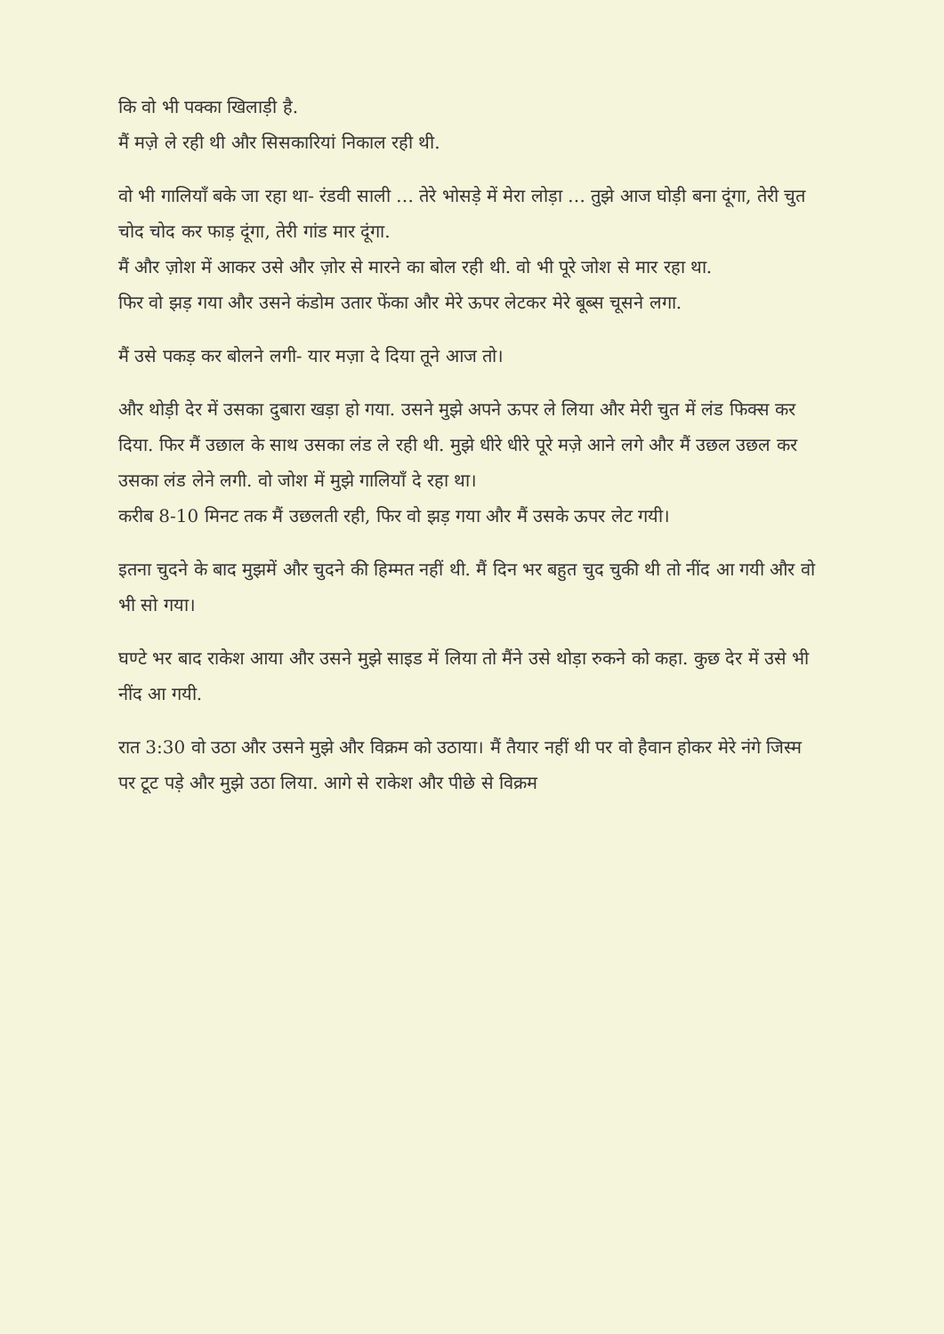कि वो भी पक्का खिलाड़ी है.
मैं मज़े ले रही थी और सिसकारियां निकाल रही थी.
वो भी गालियाँ बके जा रहा था- रंडवी साली … तेरे भोसड़े में मेरा लोड़ा … तुझे आज घोड़ी बना दूंगा, तेरी चुत चोद चोद कर फाड़ दूंगा, तेरी गांड मार दूंगा.
मैं और ज़ोश में आकर उसे और ज़ोर से मारने का बोल रही थी. वो भी पूरे जोश से मार रहा था.
फिर वो झड़ गया और उसने कंडोम उतार फेंका और मेरे ऊपर लेटकर मेरे बूब्स चूसने लगा.
मैं उसे पकड़ कर बोलने लगी- यार मज़ा दे दिया तूने आज तो।
और थोड़ी देर में उसका दुबारा खड़ा हो गया. उसने मुझे अपने ऊपर ले लिया और मेरी चुत में लंड फिक्स कर दिया. फिर मैं उछाल के साथ उसका लंड ले रही थी. मुझे धीरे धीरे पूरे मज़े आने लगे और मैं उछल उछल कर उसका लंड लेने लगी. वो जोश में मुझे गालियाँ दे रहा था।
करीब 8-10 मिनट तक मैं उछलती रही, फिर वो झड़ गया और मैं उसके ऊपर लेट गयी।
इतना चुदने के बाद मुझमें और चुदने की हिम्मत नहीं थी. मैं दिन भर बहुत चुद चुकी थी तो नींद आ गयी और वो भी सो गया।
घण्टे भर बाद राकेश आया और उसने मुझे साइड में लिया तो मैंने उसे थोड़ा रुकने को कहा. कुछ देर में उसे भी नींद आ गयी.
रात 3:30 वो उठा और उसने मुझे और विक्रम को उठाया। मैं तैयार नहीं थी पर वो हैवान होकर मेरे नंगे जिस्म पर टूट पड़े और मुझे उठा लिया. आगे से राकेश और पीछे से विक्रम